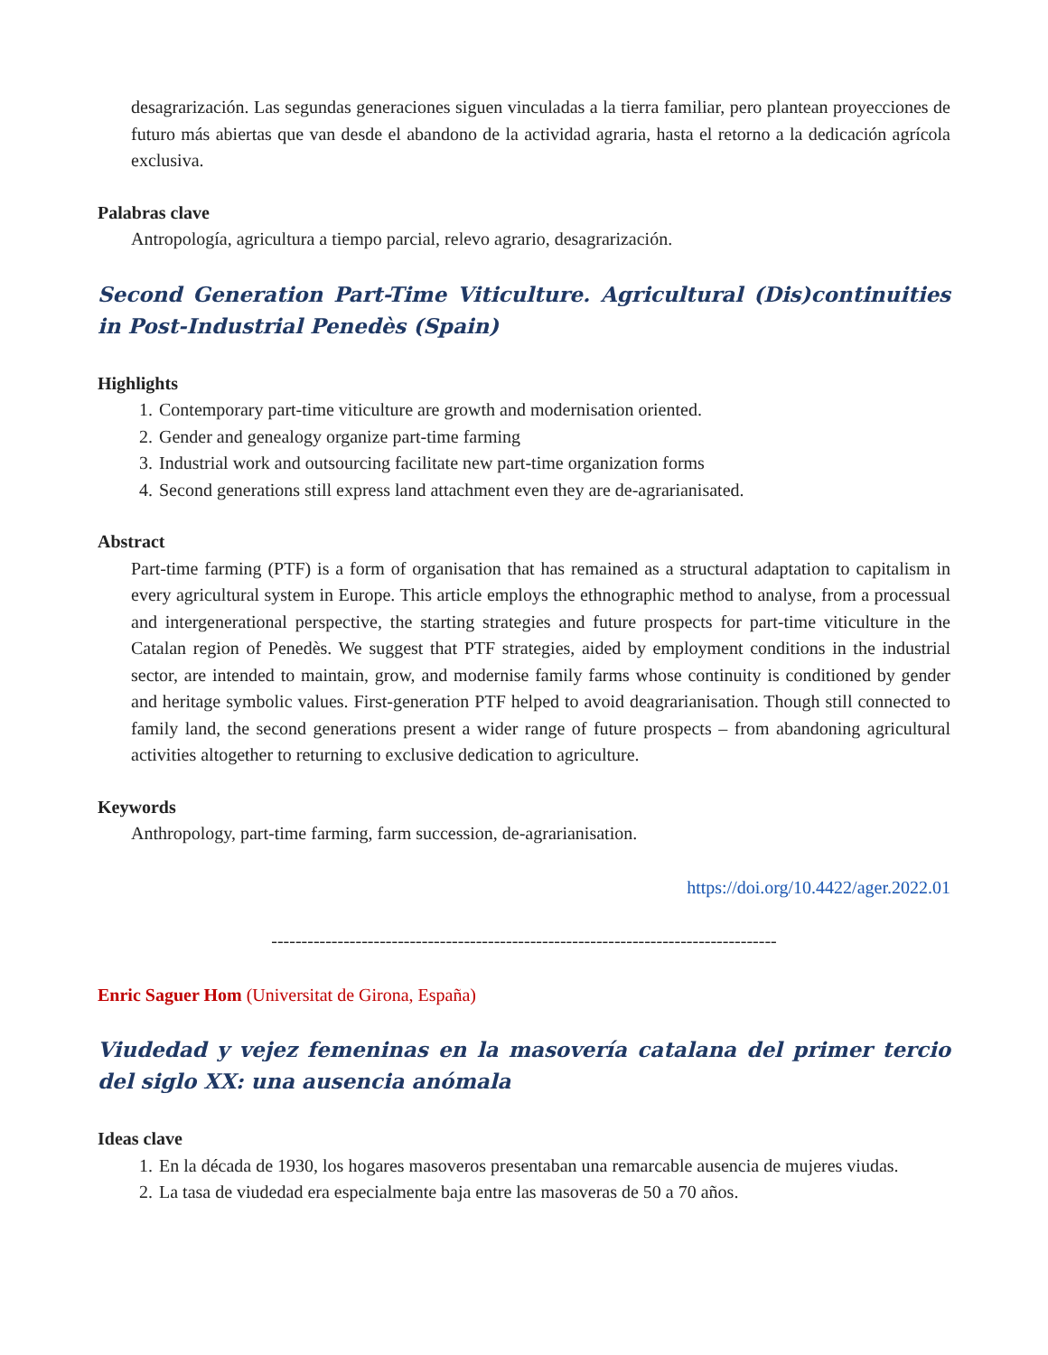desagrarización. Las segundas generaciones siguen vinculadas a la tierra familiar, pero plantean proyecciones de futuro más abiertas que van desde el abandono de la actividad agraria, hasta el retorno a la dedicación agrícola exclusiva.
Palabras clave
Antropología, agricultura a tiempo parcial, relevo agrario, desagrarización.
Second Generation Part-Time Viticulture. Agricultural (Dis)continuities in Post-Industrial Penedès (Spain)
Highlights
1. Contemporary part-time viticulture are growth and modernisation oriented.
2. Gender and genealogy organize part-time farming
3. Industrial work and outsourcing facilitate new part-time organization forms
4. Second generations still express land attachment even they are de-agrarianisated.
Abstract
Part-time farming (PTF) is a form of organisation that has remained as a structural adaptation to capitalism in every agricultural system in Europe. This article employs the ethnographic method to analyse, from a processual and intergenerational perspective, the starting strategies and future prospects for part-time viticulture in the Catalan region of Penedès. We suggest that PTF strategies, aided by employment conditions in the industrial sector, are intended to maintain, grow, and modernise family farms whose continuity is conditioned by gender and heritage symbolic values. First-generation PTF helped to avoid deagrarianisation. Though still connected to family land, the second generations present a wider range of future prospects – from abandoning agricultural activities altogether to returning to exclusive dedication to agriculture.
Keywords
Anthropology, part-time farming, farm succession, de-agrarianisation.
https://doi.org/10.4422/ager.2022.01
------------------------------------------------------------------------------------
Enric Saguer Hom (Universitat de Girona, España)
Viudedad y vejez femeninas en la masovería catalana del primer tercio del siglo XX: una ausencia anómala
Ideas clave
1. En la década de 1930, los hogares masoveros presentaban una remarcable ausencia de mujeres viudas.
2. La tasa de viudedad era especialmente baja entre las masoveras de 50 a 70 años.